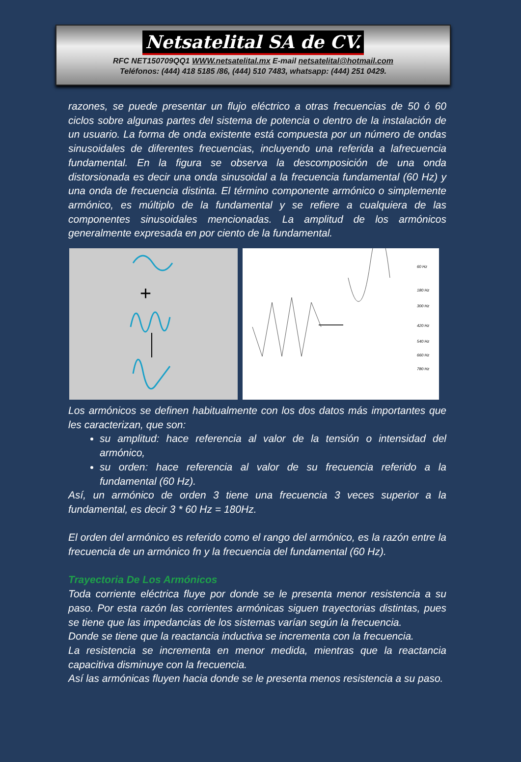Netsatelital SA de CV.
RFC NET150709QQ1 WWW.netsatelital.mx E-mail netsatelital@hotmail.com
Teléfonos: (444) 418 5185 /86, (444) 510 7483, whatsapp: (444) 251 0429.
razones, se puede presentar un flujo eléctrico a otras frecuencias de 50 ó 60 ciclos sobre algunas partes del sistema de potencia o dentro de la instalación de un usuario. La forma de onda existente está compuesta por un número de ondas sinusoidales de diferentes frecuencias, incluyendo una referida a lafrecuencia fundamental. En la figura se observa la descomposición de una onda distorsionada es decir una onda sinusoidal a la frecuencia fundamental (60 Hz) y una onda de frecuencia distinta. El término componente armónico o simplemente armónico, es múltiplo de la fundamental y se refiere a cualquiera de las componentes sinusoidales mencionadas. La amplitud de los armónicos generalmente expresada en por ciento de la fundamental.
+
60 Hz
180 Hz
300 Hz
420 Hz
540 Hz
660 Hz
780 Hz
Los armónicos se definen habitualmente con los dos datos más importantes que les caracterizan, que son:
su amplitud: hace referencia al valor de la tensión o intensidad del armónico,
su orden: hace referencia al valor de su frecuencia referido a la fundamental (60 Hz).
Así, un armónico de orden 3 tiene una frecuencia 3 veces superior a la fundamental, es decir 3 * 60 Hz = 180Hz.
El orden del armónico es referido como el rango del armónico, es la razón entre la frecuencia de un armónico fn y la frecuencia del fundamental (60 Hz).
Trayectoria De Los Armónicos
Toda corriente eléctrica fluye por donde se le presenta menor resistencia a su paso. Por esta razón las corrientes armónicas siguen trayectorias distintas, pues se tiene que las impedancias de los sistemas varían según la frecuencia.
Donde se tiene que la reactancia inductiva se incrementa con la frecuencia.
La resistencia se incrementa en menor medida, mientras que la reactancia capacitiva disminuye con la frecuencia.
Así las armónicas fluyen hacia donde se le presenta menos resistencia a su paso.